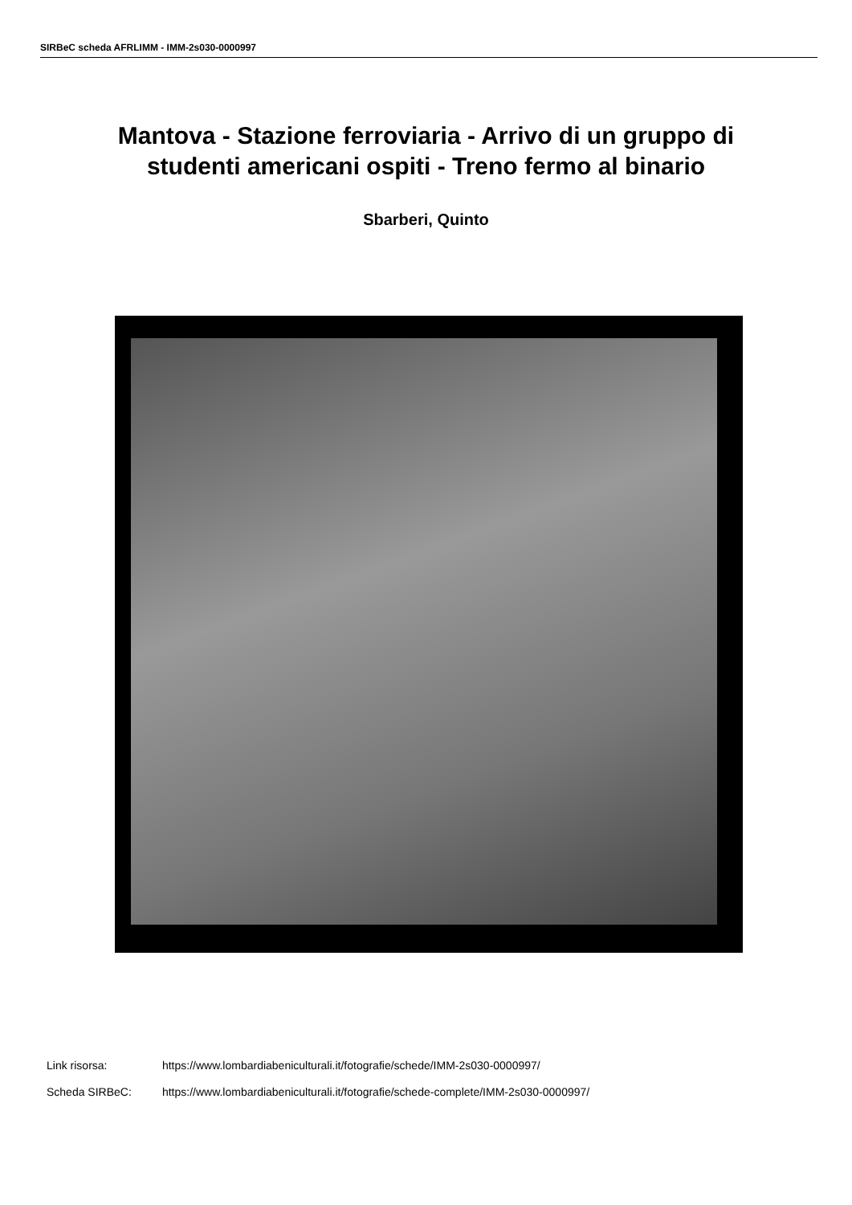SIRBeC scheda AFRLIMM - IMM-2s030-0000997
Mantova - Stazione ferroviaria - Arrivo di un gruppo di
studenti americani ospiti - Treno fermo al binario
Sbarberi, Quinto
Link risorsa: https://www.lombardiabeniculturali.it/fotografie/schede/IMM-2s030-0000997/
Scheda SIRBeC: https://www.lombardiabeniculturali.it/fotografie/schede-complete/IMM-2s030-0000997/